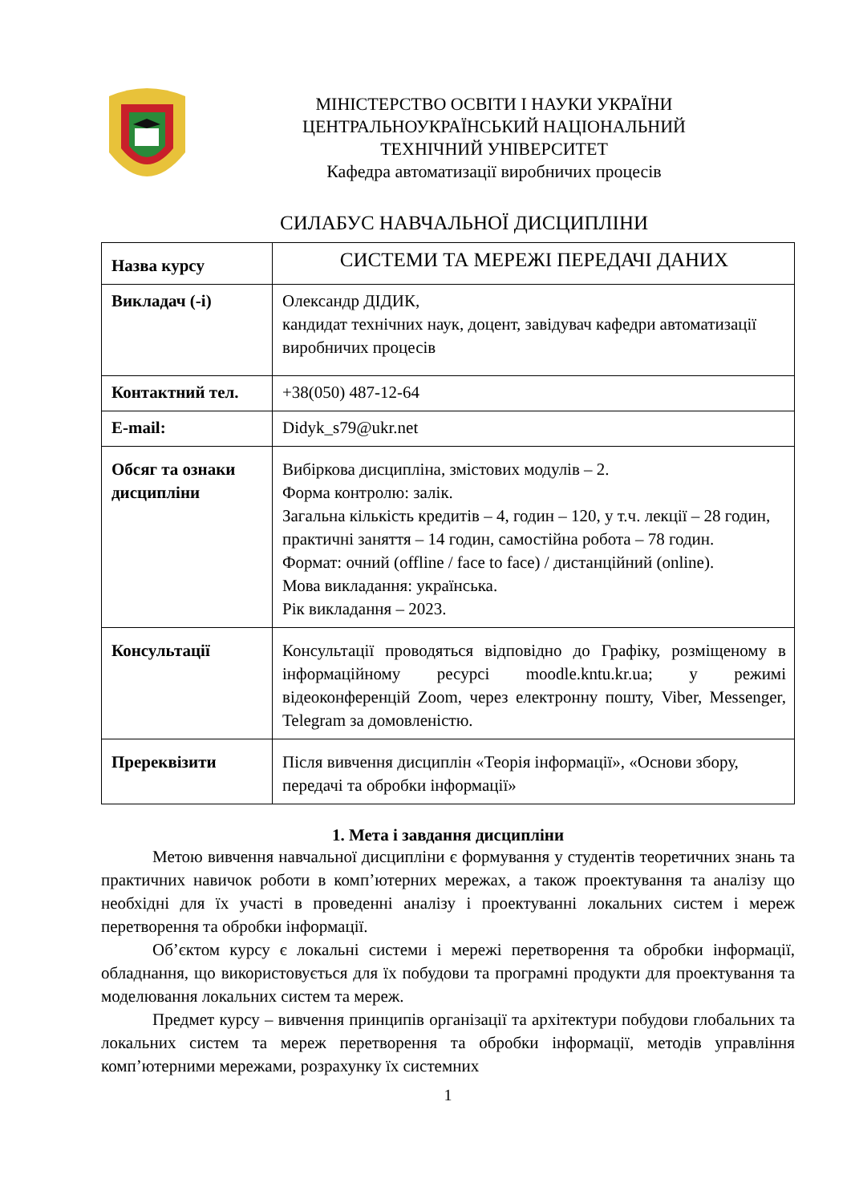МІНІСТЕРСТВО ОСВІТИ І НАУКИ УКРАЇНИ
ЦЕНТРАЛЬНОУКРАЇНСЬКИЙ НАЦІОНАЛЬНИЙ
ТЕХНІЧНИЙ УНІВЕРСИТЕТ
Кафедра автоматизації виробничих процесів
СИЛАБУС НАВЧАЛЬНОЇ ДИСЦИПЛІНИ
| Назва курсу | СИСТЕМИ ТА МЕРЕЖІ ПЕРЕДАЧІ ДАНИХ |
| Викладач (-і) | Олександр ДІДИК, кандидат технічних наук, доцент, завідувач кафедри автоматизації виробничих процесів |
| Контактний тел. | +38(050) 487-12-64 |
| E-mail: | Didyk_s79@ukr.net |
| Обсяг та ознаки дисципліни | Вибіркова дисципліна, змістових модулів – 2. Форма контролю: залік. Загальна кількість кредитів – 4, годин – 120, у т.ч. лекції – 28 годин, практичні заняття – 14 годин, самостійна робота – 78 годин. Формат: очний (offline / face to face) / дистанційний (online). Мова викладання: українська. Рік викладання – 2023. |
| Консультації | Консультації проводяться відповідно до Графіку, розміщеному в інформаційному ресурсі moodle.kntu.kr.ua; у режимі відеоконференцій Zoom, через електронну пошту, Viber, Messenger, Telegram за домовленістю. |
| Пререквізити | Після вивчення дисциплін «Теорія інформації», «Основи збору, передачі та обробки інформації» |
1. Мета і завдання дисципліни
Метою вивчення навчальної дисципліни є формування у студентів теоретичних знань та практичних навичок роботи в комп’ютерних мережах, а також проектування та аналізу що необхідні для їх участі в проведенні аналізу і проектуванні локальних систем і мереж перетворення та обробки інформації.
Об’єктом курсу є локальні системи і мережі перетворення та обробки інформації, обладнання, що використовується для їх побудови та програмні продукти для проектування та моделювання локальних систем та мереж.
Предмет курсу – вивчення принципів організації та архітектури побудови глобальних та локальних систем та мереж перетворення та обробки інформації, методів управління комп’ютерними мережами, розрахунку їх системних
1